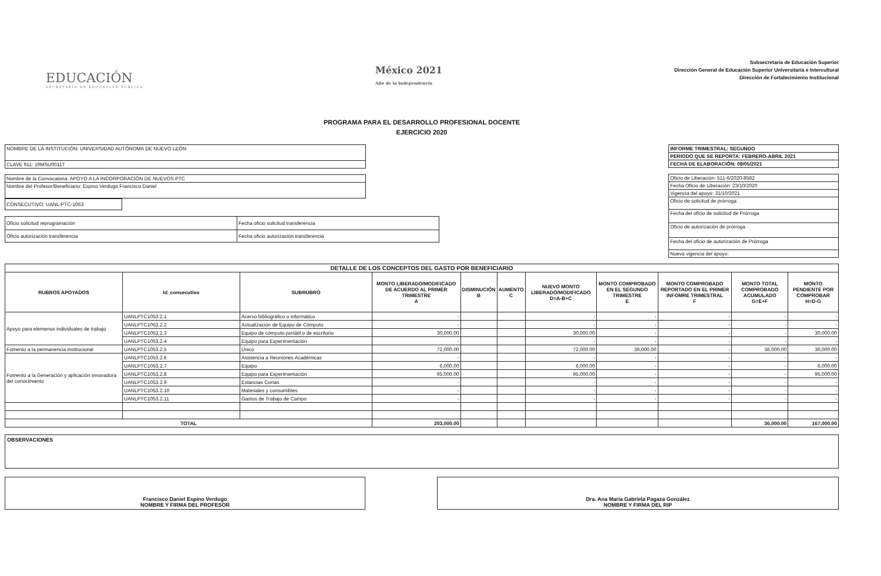EDUCACIÓN
SECRETARÍA DE EDUCACIÓN PÚBLICA
México 2021
Año de la Independencia
Subsecretaría de Educación Superior
Dirección General de Educación Superior Universitaria e Intercultural
Dirección de Fortalecimiento Institucional
PROGRAMA PARA EL DESARROLLO PROFESIONAL DOCENTE
EJERCICIO 2020
| NOMBRE DE LA INSTITUCIÓN: UNIVERSIDAD AUTÓNOMA DE NUEVO LEÓN |
| CLAVE 911: 19MSU0011T |
| Nombre de la Convocatoria: APOYO A LA INCORPORACIÓN DE NUEVOS PTC |
| Nombre del Profesor/Beneficiario: Espino Verdugo Francisco Daniel |
| CONSECUTIVO: UANL-PTC-1053 |
| Oficio solicitud reprogramación | Fecha oficio solicitud transferencia |
| Oficio autorización transferencia | Fecha oficio autorización transferencia |
| INFORME TRIMESTRAL: SEGUNDO |
| PERIODO QUE SE REPORTA: FEBRERO-ABRIL 2021 |
| FECHA DE ELABORACIÓN: 08/05/2021 |
| Oficio de Liberación: 511-6/2020-8582 |
| Fecha Oficio de Liberación: 23/10/2020 |
| Vigencia del apoyo: 31/10/2021 |
| Oficio de solicitud de prórroga |
| Fecha del oficio de solicitud de Prórroga |
| Oficio de autorización de prórroga |
| Fecha del oficio de autorización de Prórroga |
| Nueva vigencia del apoyo: |
| DETALLE DE LOS CONCEPTOS DEL GASTO POR BENEFICIARIO | | | | | | | | | | |
| --- | --- | --- | --- | --- | --- | --- | --- | --- | --- | --- |
| RUBROS APOYADOS | Id_consecutivo | SUBRUBRO | MONTO LIBERADO/MODIFICADO DE ACUERDO AL PRIMER TRIMESTRE A | DISMINUCIÓN B | AUMENTO C | NUEVO MONTO LIBERADO/MODIFICADO D=A-B+C | MONTO COMPROBADO EN EL SEGUNDO TRIMESTRE E | MONTO COMPROBADO REPORTADO EN EL PRIMER INFOMRE TRIMESTRAL F | MONTO TOTAL COMPROBADO ACUMULADO G=E+F | MONTO PENDIENTE POR COMPROBAR H=D-G |
| Apoyo para elemenos individuales de trabajo | UANLPTC1053.2.1 | Acervo bibliográfico o informático | - | | | - | - | - | - | - |
| | UANLPTC1053.2.2 | Actualización de Equipo de Cómputo | - | | | - | - | - | - | - |
| | UANLPTC1053.2.3 | Equipo de cómputo portátil o de escritorio | 30,000.00 | | | 30,000.00 | - | - | - | 30,000.00 |
| | UANLPTC1053.2.4 | Equipo para Experimentación | - | | | - | - | - | - | - |
| Fomento a la permanencia institucional | UANLPTC1053.2.5 | Único | 72,000.00 | | | 72,000.00 | 36,000.00 | - | 36,000.00 | 36,000.00 |
| Fomento a la Generación y aplicación innovadora del conocimiento | UANLPTC1053.2.6 | Asistencia a Reuniones Académicas | - | | | - | - | - | - | - |
| | UANLPTC1053.2.7 | Equipo | 6,000.00 | | | 6,000.00 | - | - | - | 6,000.00 |
| | UANLPTC1053.2.8 | Equipo para Experimentación | 95,000.00 | | | 95,000.00 | - | - | - | 95,000.00 |
| | UANLPTC1053.2.9 | Estancias Cortas | - | | | - | - | - | - | - |
| | UANLPTC1053.2.10 | Materiales y consumibles | - | | | - | - | - | - | - |
| | UANLPTC1053.2.11 | Gastos de Trabajo de Campo | - | | | - | - | - | - | - |
| TOTAL | | | 203,000.00 | | | | | | 36,000.00 | 167,000.00 |
OBSERVACIONES
Francisco Daniel Espino Verdugo
NOMBRE Y FIRMA DEL PROFESOR
Dra. Ana María Gabriela Pagaza González
NOMBRE Y FIRMA DEL RIP